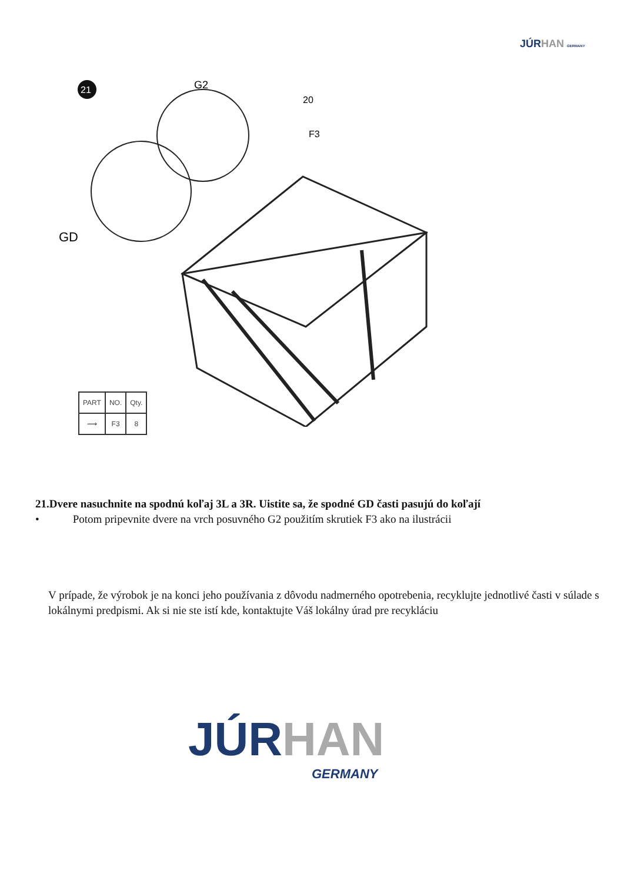JÚR HAN GERMANY
21
G2
20
F3
GD
| PART | NO. | Qty. |
| --- | --- | --- |
| ⟿ | F3 | 8 |
21.Dvere nasuchnite na spodnú koľaj 3L a 3R. Uistite sa, že spodné GD časti pasujú do koľají
• Potom pripevnite dvere na vrch posuvného G2 použitím skrutiek F3 ako na ilustrácii
V prípade, že výrobok je na konci jeho používania z dôvodu nadmerného opotrebenia, recyklujte jednotlivé časti v súlade s lokálnymi predpismi. Ak si nie ste istí kde, kontaktujte Váš lokálny úrad pre recykláciu
JÚR HAN
GERMANY